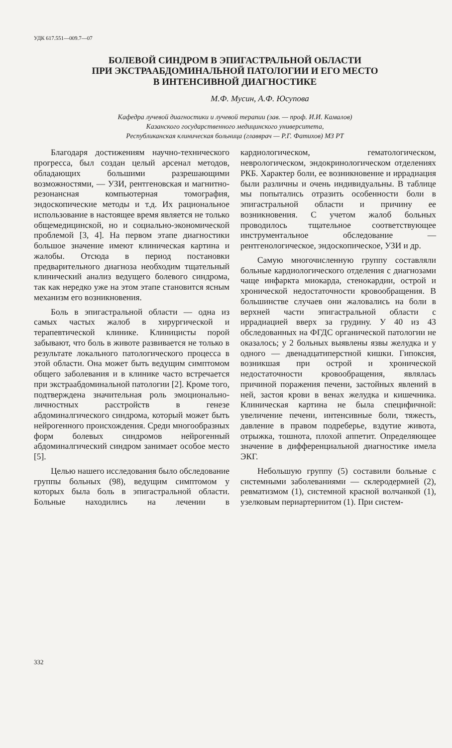УДК 617.551—009.7—07
БОЛЕВОЙ СИНДРОМ В ЭПИГАСТРАЛЬНОЙ ОБЛАСТИ
ПРИ ЭКСТРААБДОМИНАЛЬНОЙ ПАТОЛОГИИ И ЕГО МЕСТО
В ИНТЕНСИВНОЙ ДИАГНОСТИКЕ
М.Ф. Мусин, А.Ф. Юсупова
Кафедра лучевой диагностики и лучевой терапии (зав. — проф. И.И. Камалов)
Казанского государственного медицинского университета,
Республиканская клиническая больница (главврач — Р.Г. Фатихов) МЗ РТ
Благодаря достижениям научно-технического прогресса, был создан целый арсенал методов, обладающих большими разрешающими возможностями, — УЗИ, рентгеновская и магнитно-резонансная компьютерная томография, эндоскопические методы и т.д. Их рациональное использование в настоящее время является не только общемедицинской, но и социально-экономической проблемой [3, 4]. На первом этапе диагностики большое значение имеют клиническая картина и жалобы. Отсюда в период постановки предварительного диагноза необходим тщательный клинический анализ ведущего болевого синдрома, так как нередко уже на этом этапе становится ясным механизм его возникновения.
Боль в эпигастральной области — одна из самых частых жалоб в хирургической и терапевтической клинике. Клиницисты порой забывают, что боль в животе развивается не только в результате локального патологического процесса в этой области. Она может быть ведущим симптомом общего заболевания и в клинике часто встречается при экстраабдоминальной патологии [2]. Кроме того, подтверждена значительная роль эмоционально-личностных расстройств в генезе абдоминалгического синдрома, который может быть нейрогенного происхождения. Среди многообразных форм болевых синдромов нейрогенный абдоминалгический синдром занимает особое место [5].
Целью нашего исследования было обследование группы больных (98), ведущим симптомом у которых была боль в эпигастральной области. Больные находились на лечении в кардиологическом, гематологическом, неврологическом, эндокринологическом отделениях РКБ. Характер боли, ее возникновение и иррадиация были различны и очень индивидуальны. В таблице мы попытались отразить особенности боли в эпигастральной области и причину ее возникновения. С учетом жалоб больных проводилось тщательное соответствующее инструментальное обследование — рентгенологическое, эндоскопическое, УЗИ и др.
Самую многочисленную группу составляли больные кардиологического отделения с диагнозами чаще инфаркта миокарда, стенокардии, острой и хронической недостаточности кровообращения. В большинстве случаев они жаловались на боли в верхней части эпигастральной области с иррадиацией вверх за грудину. У 40 из 43 обследованных на ФГДС органической патологии не оказалось; у 2 больных выявлены язвы желудка и у одного — двенадцатиперстной кишки. Гипоксия, возникшая при острой и хронической недостаточности кровообращения, являлась причиной поражения печени, застойных явлений в ней, застоя крови в венах желудка и кишечника. Клиническая картина не была специфичной: увеличение печени, интенсивные боли, тяжесть, давление в правом подреберье, вздутие живота, отрыжка, тошнота, плохой аппетит. Определяющее значение в дифференциальной диагностике имела ЭКГ.
Небольшую группу (5) составили больные с системными заболеваниями — склеродермией (2), ревматизмом (1), системной красной волчанкой (1), узелковым периартериитом (1). При систем-
332